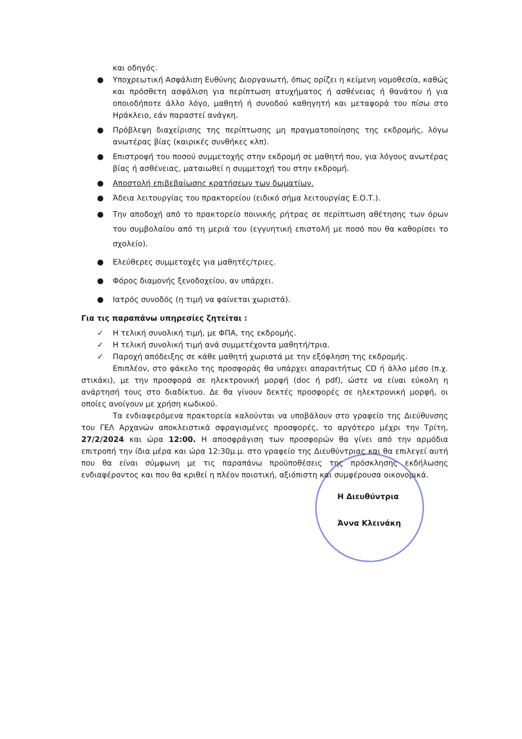και οδηγός.
● Υποχρεωτική Ασφάλιση Ευθύνης Διοργανωτή, όπως ορίζει η κείμενη νομοθεσία, καθώς και πρόσθετη ασφάλιση για περίπτωση ατυχήματος ή ασθένειας ή θανάτου ή για οποιοδήποτε άλλο λόγο, μαθητή ή συνοδού καθηγητή και μεταφορά του πίσω στο Ηράκλειο, εάν παραστεί ανάγκη.
● Πρόβλεψη διαχείρισης της περίπτωσης μη πραγματοποίησης της εκδρομής, λόγω ανωτέρας βίας (καιρικές συνθήκες κλπ).
● Επιστροφή του ποσού συμμετοχής στην εκδρομή σε μαθητή που, για λόγους ανωτέρας βίας ή ασθένειας, ματαιωθεί η συμμετοχή του στην εκδρομή.
● Αποστολή επιβεβαίωσης κρατήσεων των δωματίων.
● Άδεια λειτουργίας του πρακτορείου (ειδικό σήμα λειτουργίας Ε.Ο.Τ.).
● Την αποδοχή από το πρακτορείο ποινικής ρήτρας σε περίπτωση αθέτησης των όρων του συμβολαίου από τη μεριά του (εγγυητική επιστολή με ποσό που θα καθορίσει το σχολείο).
● Ελεύθερες συμμετοχές για μαθητές/τριες.
● Φόρος διαμονής ξενοδοχείου, αν υπάρχει.
● Ιατρός συνοδός (η τιμή να φαίνεται χωριστά).
Για τις παραπάνω υπηρεσίες ζητείται :
✓ Η τελική συνολική τιμή, με ΦΠΑ, της εκδρομής.
✓ Η τελική συνολική τιμή ανά συμμετέχοντα μαθητή/τρια.
✓ Παροχή απόδειξης σε κάθε μαθητή χωριστά με την εξόφληση της εκδρομής.
Επιπλέον, στο φάκελο της προσφοράς θα υπάρχει απαραιτήτως CD ή άλλο μέσο (π.χ. στικάκι), με την προσφορά σε ηλεκτρονική μορφή (doc ή pdf), ώστε να είναι εύκολη η ανάρτησή τους στο διαδίκτυο. Δε θα γίνουν δεκτές προσφορές σε ηλεκτρονική μορφή, οι οποίες ανοίγουν με χρήση κωδικού.
Τα ενδιαφερόμενα πρακτορεία καλούνται να υποβάλουν στο γραφείο της Διεύθυνσης του ΓΕΛ Αρχανών αποκλειστικά σφραγισμένες προσφορές, το αργότερο μέχρι την Τρίτη, 27/2/2024 και ώρα 12:00. Η αποσφράγιση των προσφορών θα γίνει από την αρμόδια επιτροπή την ίδια μέρα και ώρα 12:30μ.μ. στο γραφείο της Διευθύντριας και θα επιλεγεί αυτή που θα είναι σύμφωνη με τις παραπάνω προϋποθέσεις της πρόσκλησης εκδήλωσης ενδιαφέροντος και που θα κριθεί η πλέον ποιοτική, αξιόπιστη και συμφέρουσα οικονομικά.
Η Διευθύντρια
Άννα Κλεινάκη